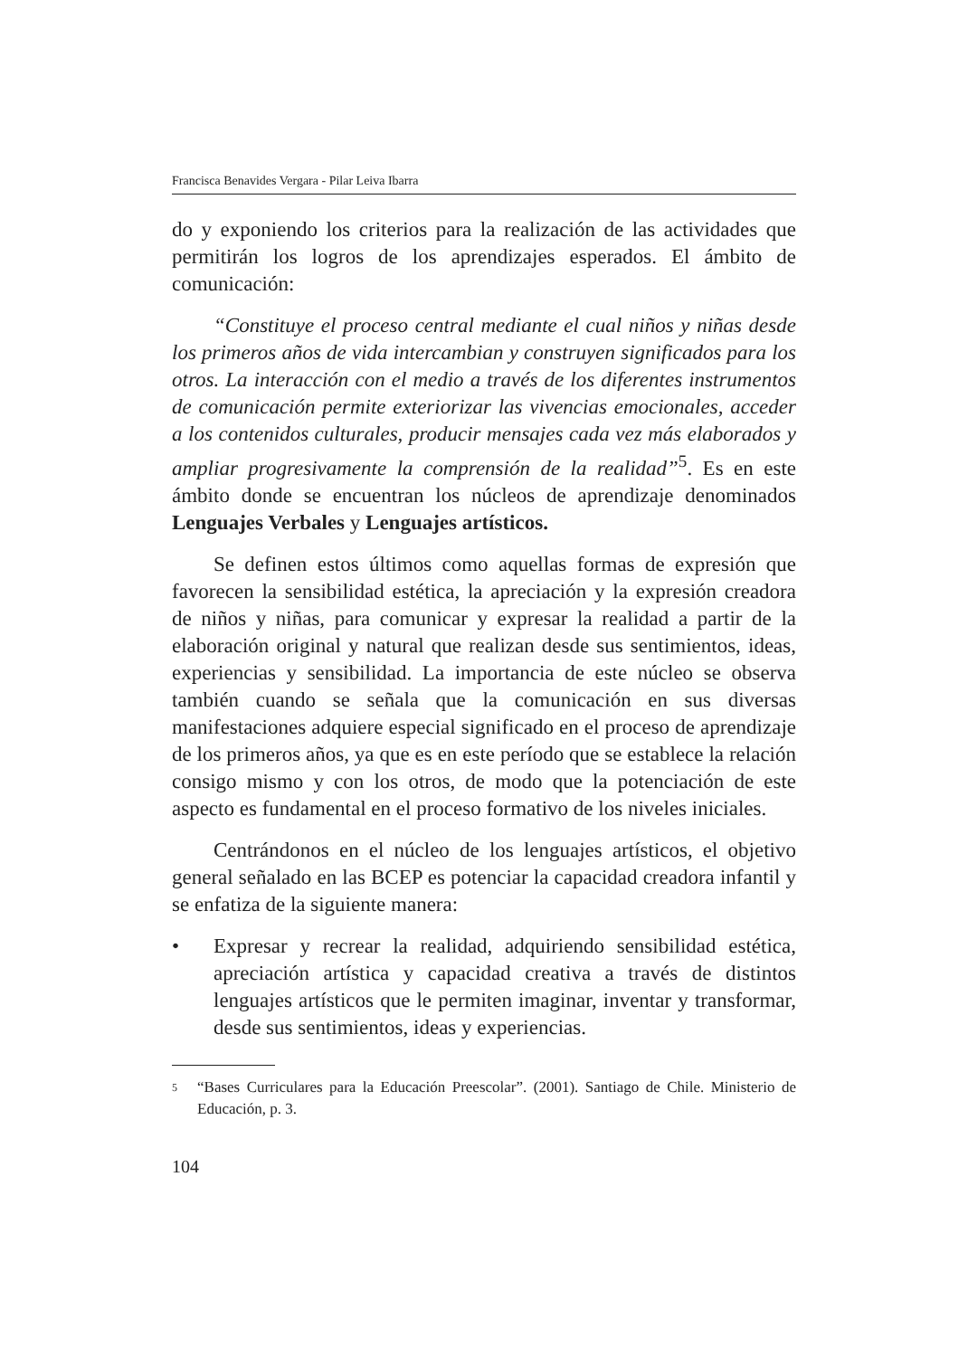Francisca Benavides Vergara - Pilar Leiva Ibarra
do y exponiendo los criterios para la realización de las actividades que permitirán los logros de los aprendizajes esperados. El ámbito de comunicación:
“Constituye el proceso central mediante el cual niños y niñas desde los primeros años de vida intercambian y construyen significados para los otros. La interacción con el medio a través de los diferentes instrumentos de comunicación permite exteriorizar las vivencias emocionales, acceder a los contenidos culturales, producir mensajes cada vez más elaborados y ampliar progresivamente la comprensión de la realidad”<sup>5</sup>. Es en este ámbito donde se encuentran los núcleos de aprendizaje denominados Lenguajes Verbales y Lenguajes artísticos.
Se definen estos últimos como aquellas formas de expresión que favorecen la sensibilidad estética, la apreciación y la expresión creadora de niños y niñas, para comunicar y expresar la realidad a partir de la elaboración original y natural que realizan desde sus sentimientos, ideas, experiencias y sensibilidad. La importancia de este núcleo se observa también cuando se señala que la comunicación en sus diversas manifestaciones adquiere especial significado en el proceso de aprendizaje de los primeros años, ya que es en este período que se establece la relación consigo mismo y con los otros, de modo que la potenciación de este aspecto es fundamental en el proceso formativo de los niveles iniciales.
Centrándonos en el núcleo de los lenguajes artísticos, el objetivo general señalado en las BCEP es potenciar la capacidad creadora infantil y se enfatiza de la siguiente manera:
• Expresar y recrear la realidad, adquiriendo sensibilidad estética, apreciación artística y capacidad creativa a través de distintos lenguajes artísticos que le permiten imaginar, inventar y transformar, desde sus sentimientos, ideas y experiencias.
5 “Bases Curriculares para la Educación Preescolar”. (2001). Santiago de Chile. Ministerio de Educación, p. 3.
104